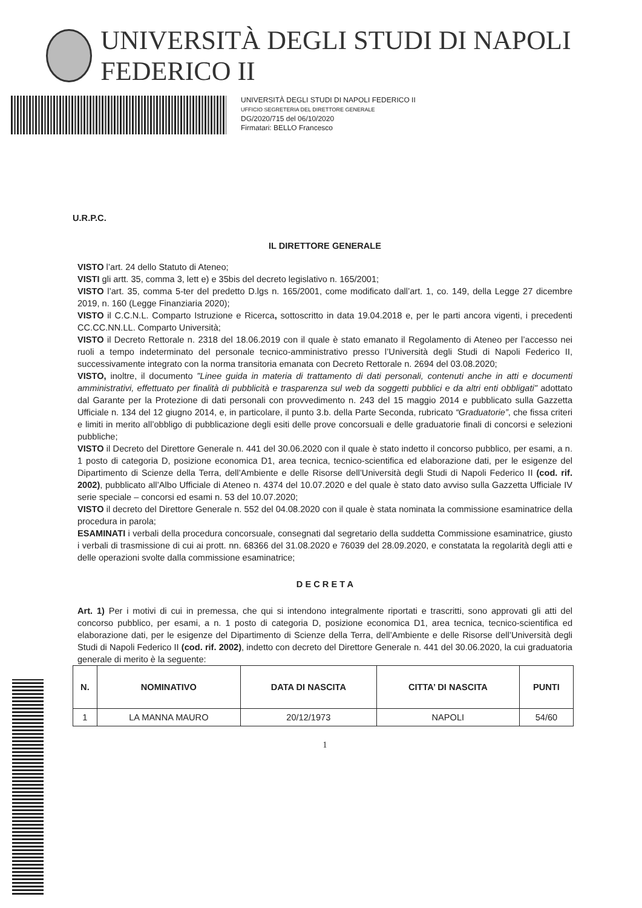UNIVERSITÀ DEGLI STUDI DI NAPOLI FEDERICO II
UNIVERSITÀ DEGLI STUDI DI NAPOLI FEDERICO II
UFFICIO SEGRETERIA DEL DIRETTORE GENERALE
DG/2020/715 del 06/10/2020
Firmatari: BELLO Francesco
U.R.P.C.
IL DIRETTORE GENERALE
VISTO l’art. 24 dello Statuto di Ateneo;
VISTI gli artt. 35, comma 3, lett e) e 35bis del decreto legislativo n. 165/2001;
VISTO l’art. 35, comma 5-ter del predetto D.lgs n. 165/2001, come modificato dall’art. 1, co. 149, della Legge 27 dicembre 2019, n. 160 (Legge Finanziaria 2020);
VISTO il C.C.N.L. Comparto Istruzione e Ricerca, sottoscritto in data 19.04.2018 e, per le parti ancora vigenti, i precedenti CC.CC.NN.LL. Comparto Università;
VISTO il Decreto Rettorale n. 2318 del 18.06.2019 con il quale è stato emanato il Regolamento di Ateneo per l’accesso nei ruoli a tempo indeterminato del personale tecnico-amministrativo presso l’Università degli Studi di Napoli Federico II, successivamente integrato con la norma transitoria emanata con Decreto Rettorale n. 2694 del 03.08.2020;
VISTO, inoltre, il documento "Linee guida in materia di trattamento di dati personali, contenuti anche in atti e documenti amministrativi, effettuato per finalità di pubblicità e trasparenza sul web da soggetti pubblici e da altri enti obbligati" adottato dal Garante per la Protezione di dati personali con provvedimento n. 243 del 15 maggio 2014 e pubblicato sulla Gazzetta Ufficiale n. 134 del 12 giugno 2014, e, in particolare, il punto 3.b. della Parte Seconda, rubricato “Graduatorie”, che fissa criteri e limiti in merito all’obbligo di pubblicazione degli esiti delle prove concorsuali e delle graduatorie finali di concorsi e selezioni pubbliche;
VISTO il Decreto del Direttore Generale n. 441 del 30.06.2020 con il quale è stato indetto il concorso pubblico, per esami, a n. 1 posto di categoria D, posizione economica D1, area tecnica, tecnico-scientifica ed elaborazione dati, per le esigenze del Dipartimento di Scienze della Terra, dell’Ambiente e delle Risorse dell’Università degli Studi di Napoli Federico II (cod. rif. 2002), pubblicato all’Albo Ufficiale di Ateneo n. 4374 del 10.07.2020 e del quale è stato dato avviso sulla Gazzetta Ufficiale IV serie speciale – concorsi ed esami n. 53 del 10.07.2020;
VISTO il decreto del Direttore Generale n. 552 del 04.08.2020 con il quale è stata nominata la commissione esaminatrice della procedura in parola;
ESAMINATI i verbali della procedura concorsuale, consegnati dal segretario della suddetta Commissione esaminatrice, giusto i verbali di trasmissione di cui ai prott. nn. 68366 del 31.08.2020 e 76039 del 28.09.2020, e constatata la regolarità degli atti e delle operazioni svolte dalla commissione esaminatrice;
D E C R E T A
Art. 1) Per i motivi di cui in premessa, che qui si intendono integralmente riportati e trascritti, sono approvati gli atti del concorso pubblico, per esami, a n. 1 posto di categoria D, posizione economica D1, area tecnica, tecnico-scientifica ed elaborazione dati, per le esigenze del Dipartimento di Scienze della Terra, dell’Ambiente e delle Risorse dell’Università degli Studi di Napoli Federico II (cod. rif. 2002), indetto con decreto del Direttore Generale n. 441 del 30.06.2020, la cui graduatoria generale di merito è la seguente:
| N. | NOMINATIVO | DATA DI NASCITA | CITTA’ DI NASCITA | PUNTI |
| --- | --- | --- | --- | --- |
| 1 | LA MANNA MAURO | 20/12/1973 | NAPOLI | 54/60 |
1